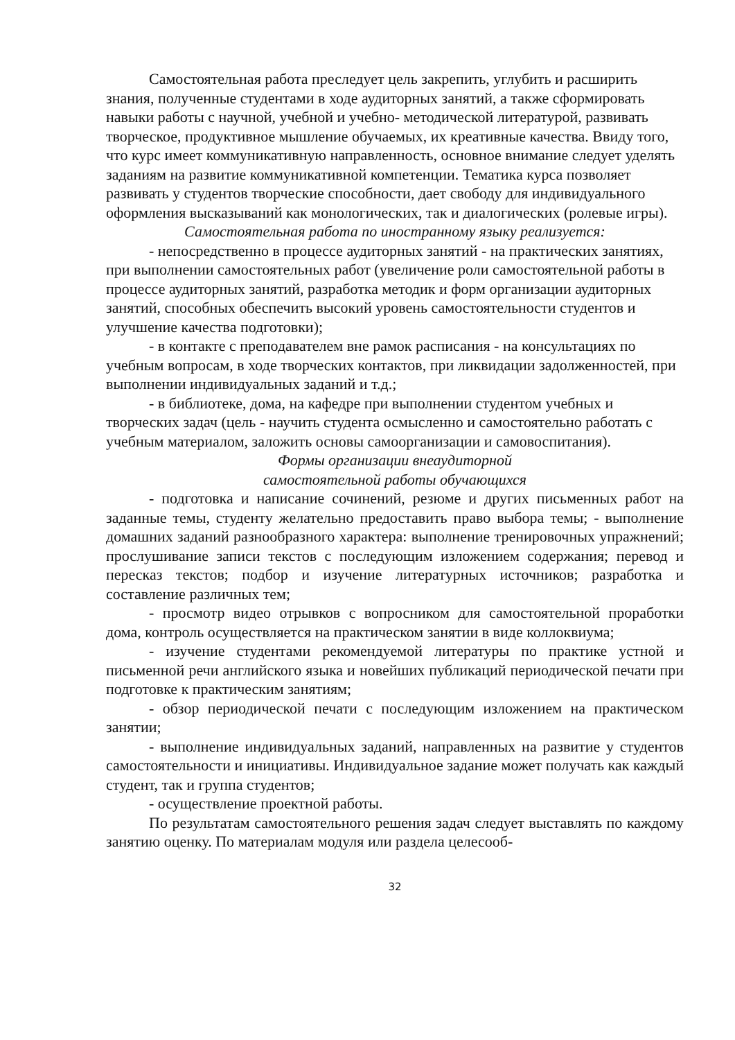Самостоятельная работа преследует цель закрепить, углубить и расширить знания, полученные студентами в ходе аудиторных занятий, а также сформировать навыки работы с научной, учебной и учебно- методической литературой, развивать творческое, продуктивное мышление обучаемых, их креативные качества. Ввиду того, что курс имеет коммуникативную направленность, основное внимание следует уделять заданиям на развитие коммуникативной компетенции. Тематика курса позволяет развивать у студентов творческие способности, дает свободу для индивидуального оформления высказываний как монологических, так и диалогических (ролевые игры).
Самостоятельная работа по иностранному языку реализуется:
- непосредственно в процессе аудиторных занятий - на практических занятиях, при выполнении самостоятельных работ (увеличение роли самостоятельной работы в процессе аудиторных занятий, разработка методик и форм организации аудиторных занятий, способных обеспечить высокий уровень самостоятельности студентов и улучшение качества подготовки);
- в контакте с преподавателем вне рамок расписания - на консультациях по учебным вопросам, в ходе творческих контактов, при ликвидации задолженностей, при выполнении индивидуальных заданий и т.д.;
- в библиотеке, дома, на кафедре при выполнении студентом учебных и творческих задач (цель - научить студента осмысленно и самостоятельно работать с учебным материалом, заложить основы самоорганизации и самовоспитания).
Формы организации внеаудиторной
самостоятельной работы обучающихся
- подготовка и написание сочинений, резюме и других письменных работ на заданные темы, студенту желательно предоставить право выбора темы; - выполнение домашних заданий разнообразного характера: выполнение тренировочных упражнений; прослушивание записи текстов с последующим изложением содержания; перевод и пересказ текстов; подбор и изучение литературных источников; разработка и составление различных тем;
- просмотр видео отрывков с вопросником для самостоятельной проработки дома, контроль осуществляется на практическом занятии в виде коллоквиума;
- изучение студентами рекомендуемой литературы по практике устной и письменной речи английского языка и новейших публикаций периодической печати при подготовке к практическим занятиям;
- обзор периодической печати с последующим изложением на практическом занятии;
- выполнение индивидуальных заданий, направленных на развитие у студентов самостоятельности и инициативы. Индивидуальное задание может получать как каждый студент, так и группа студентов;
- осуществление проектной работы.
По результатам самостоятельного решения задач следует выставлять по каждому занятию оценку. По материалам модуля или раздела целесооб-
32